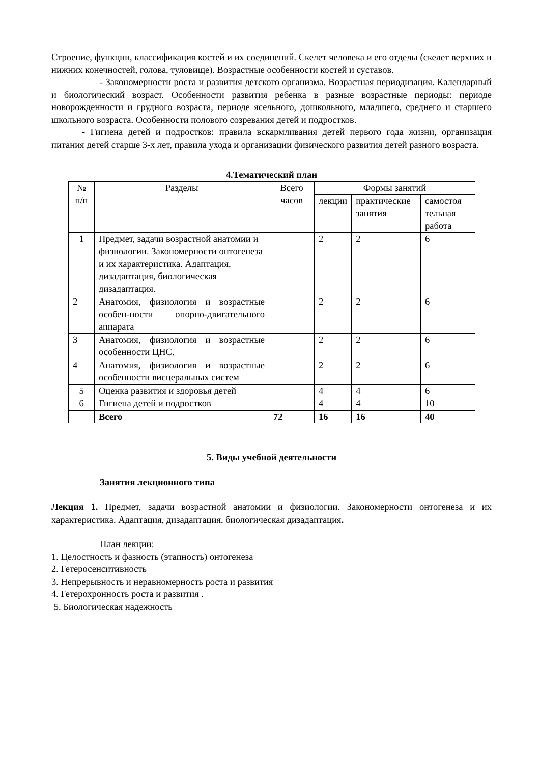Строение, функции, классификация костей и их соединений. Скелет человека и его отделы (скелет верхних и нижних конечностей, голова, туловище). Возрастные особенности костей и суставов.
- Закономерности роста и развития детского организма. Возрастная периодизация. Календарный и биологический возраст. Особенности развития ребенка в разные возрастные периоды: периоде новорожденности и грудного возраста, периоде ясельного, дошкольного, младшего, среднего и старшего школьного возраста. Особенности полового созревания детей и подростков.
- Гигиена детей и подростков: правила вскармливания детей первого года жизни, организация питания детей старше 3-х лет, правила ухода и организации физического развития детей разного возраста.
4.Тематический план
| № п/п | Разделы | Всего часов | Формы занятий | | |
| --- | --- | --- | --- | --- | --- |
| | | | лекции | практические занятия | самостоя тельная работа |
| 1 | Предмет, задачи возрастной анатомии и физиологии. Закономерности онтогенеза и их характеристика. Адаптация, дизадаптация, биологическая дизадаптация. | | 2 | 2 | 6 |
| 2 | Анатомия, физиология и возрастные особен-ности опорно-двигательного аппарата | | 2 | 2 | 6 |
| 3 | Анатомия, физиология и возрастные особенности ЦНС. | | 2 | 2 | 6 |
| 4 | Анатомия, физиология и возрастные особенности висцеральных систем | | 2 | 2 | 6 |
| 5 | Оценка развития и здоровья детей | | 4 | 4 | 6 |
| 6 | Гигиена детей и подростков | | 4 | 4 | 10 |
| | Всего | 72 | 16 | 16 | 40 |
5. Виды учебной деятельности
Занятия лекционного типа
Лекция 1. Предмет, задачи возрастной анатомии и физиологии. Закономерности онтогенеза и их характеристика. Адаптация, дизадаптация, биологическая дизадаптация.
План лекции:
1. Целостность и фазность (этапность) онтогенеза
2. Гетеросенситивность
3. Непрерывность и неравномерность роста и развития
4. Гетерохронность роста и развития .
5. Биологическая надежность